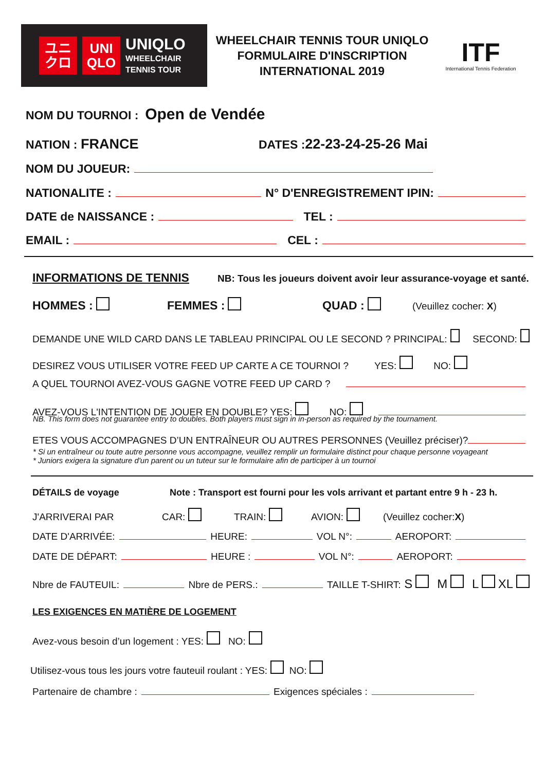ユニ
クロ
UNI
QLO
UNIQLO
WHEELCHAIR
TENNIS TOUR
WHEELCHAIR TENNIS TOUR UNIQLO
FORMULAIRE D'INSCRIPTION
INTERNATIONAL 2019
ITF
International Tennis Federation
NOM DU TOURNOI : Open de Vendée
NATION : FRANCE DATES : 22-23-24-25-26 Mai
NOM DU JOUEUR:
NATIONALITE : N° D'ENREGISTREMENT IPIN:
DATE de NAISSANCE : TEL :
EMAIL : CEL :
INFORMATIONS DE TENNIS NB: Tous les joueurs doivent avoir leur assurance-voyage et santé.
HOMMES : FEMMES : QUAD : (Veuillez cocher: X)
DEMANDE UNE WILD CARD DANS LE TABLEAU PRINCIPAL OU LE SECOND ? PRINCIPAL: SECOND:
DESIREZ VOUS UTILISER VOTRE FEED UP CARTE A CE TOURNOI ? YES: NO:
A QUEL TOURNOI AVEZ-VOUS GAGNE VOTRE FEED UP CARD ?
AVEZ-VOUS L'INTENTION DE JOUER EN DOUBLE? YES: NO:
NB. This form does not guarantee entry to doubles. Both players must sign in in-person as required by the tournament.
ETES VOUS ACCOMPAGNES D’UN ENTRAÎNEUR OU AUTRES PERSONNES (Veuillez préciser)?
* Si un entraîneur ou toute autre personne vous accompagne, veuillez remplir un formulaire distinct pour chaque personne voyageant
* Juniors exigera la signature d'un parent ou un tuteur sur le formulaire afin de participer à un tournoi
DÉTAILS de voyage Note : Transport est fourni pour les vols arrivant et partant entre 9 h - 23 h.
J'ARRIVERAI PAR CAR: TRAIN: AVION: (Veuillez cocher: X)
DATE D'ARRIVÉE: HEURE: VOL N°: AEROPORT:
DATE DE DÉPART: HEURE : VOL N°: AEROPORT:
Nbre de FAUTEUIL: Nbre de PERS.: TAILLE T-SHIRT: S M L XL
LES EXIGENCES EN MATIÈRE DE LOGEMENT
Avez-vous besoin d’un logement : YES: NO:
Utilisez-vous tous les jours votre fauteuil roulant : YES: NO:
Partenaire de chambre : Exigences spéciales :